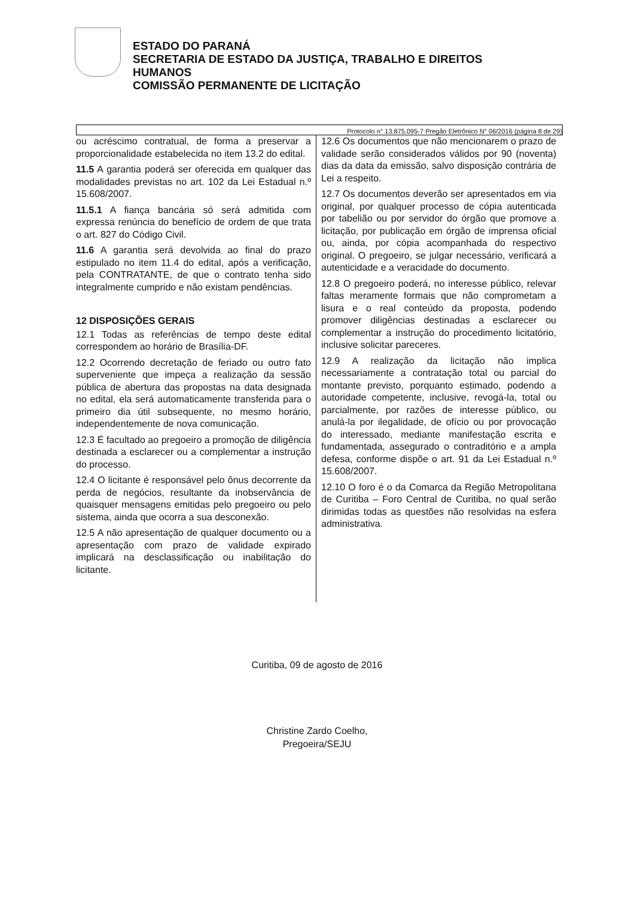ESTADO DO PARANÁ
SECRETARIA DE ESTADO DA JUSTIÇA, TRABALHO E DIREITOS
HUMANOS
COMISSÃO PERMANENTE DE LICITAÇÃO
Protocolo n° 13.875.095-7 Pregão Eletrônico N° 06/2016 (página 8 de 29)
ou acréscimo contratual, de forma a preservar a proporcionalidade estabelecida no item 13.2 do edital.
11.5 A garantia poderá ser oferecida em qualquer das modalidades previstas no art. 102 da Lei Estadual n.º 15.608/2007.
11.5.1 A fiança bancária só será admitida com expressa renúncia do benefício de ordem de que trata o art. 827 do Código Civil.
11.6 A garantia será devolvida ao final do prazo estipulado no item 11.4 do edital, após a verificação, pela CONTRATANTE, de que o contrato tenha sido integralmente cumprido e não existam pendências.
12 DISPOSIÇÕES GERAIS
12.1 Todas as referências de tempo deste edital correspondem ao horário de Brasília-DF.
12.2 Ocorrendo decretação de feriado ou outro fato superveniente que impeça a realização da sessão pública de abertura das propostas na data designada no edital, ela será automaticamente transferida para o primeiro dia útil subsequente, no mesmo horário, independentemente de nova comunicação.
12.3 É facultado ao pregoeiro a promoção de diligência destinada a esclarecer ou a complementar a instrução do processo.
12.4 O licitante é responsável pelo ônus decorrente da perda de negócios, resultante da inobservância de quaisquer mensagens emitidas pelo pregoeiro ou pelo sistema, ainda que ocorra a sua desconexão.
12.5 A não apresentação de qualquer documento ou a apresentação com prazo de validade expirado implicará na desclassificação ou inabilitação do licitante.
12.6 Os documentos que não mencionarem o prazo de validade serão considerados válidos por 90 (noventa) dias da data da emissão, salvo disposição contrária de Lei a respeito.
12.7 Os documentos deverão ser apresentados em via original, por qualquer processo de cópia autenticada por tabelião ou por servidor do órgão que promove a licitação, por publicação em órgão de imprensa oficial ou, ainda, por cópia acompanhada do respectivo original. O pregoeiro, se julgar necessário, verificará a autenticidade e a veracidade do documento.
12.8 O pregoeiro poderá, no interesse público, relevar faltas meramente formais que não comprometam a lisura e o real conteúdo da proposta, podendo promover diligências destinadas a esclarecer ou complementar a instrução do procedimento licitatório, inclusive solicitar pareceres.
12.9 A realização da licitação não implica necessariamente a contratação total ou parcial do montante previsto, porquanto estimado, podendo a autoridade competente, inclusive, revogá-la, total ou parcialmente, por razões de interesse público, ou anulá-la por ilegalidade, de ofício ou por provocação do interessado, mediante manifestação escrita e fundamentada, assegurado o contraditório e a ampla defesa, conforme dispõe o art. 91 da Lei Estadual n.º 15.608/2007.
12.10 O foro é o da Comarca da Região Metropolitana de Curitiba – Foro Central de Curitiba, no qual serão dirimidas todas as questões não resolvidas na esfera administrativa.
Curitiba, 09 de agosto de 2016
Christine Zardo Coelho,
Pregoeira/SEJU